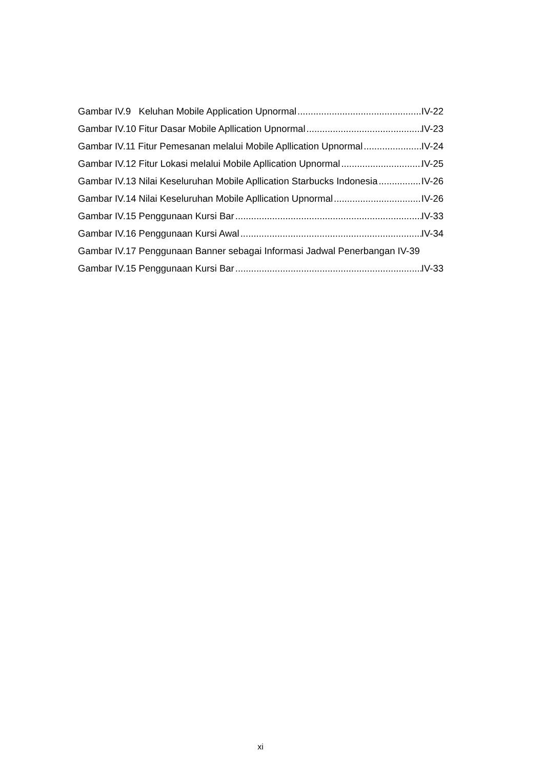Gambar IV.9 Keluhan Mobile Application Upnormal IV-22
Gambar IV.10 Fitur Dasar Mobile Apllication Upnormal IV-23
Gambar IV.11 Fitur Pemesanan melalui Mobile Apllication Upnormal IV-24
Gambar IV.12 Fitur Lokasi melalui Mobile Apllication Upnormal IV-25
Gambar IV.13 Nilai Keseluruhan Mobile Apllication Starbucks Indonesia IV-26
Gambar IV.14 Nilai Keseluruhan Mobile Apllication Upnormal IV-26
Gambar IV.15 Penggunaan Kursi Bar IV-33
Gambar IV.16 Penggunaan Kursi Awal IV-34
Gambar IV.17 Penggunaan Banner sebagai Informasi Jadwal Penerbangan IV-39
Gambar IV.15 Penggunaan Kursi Bar IV-33
xi